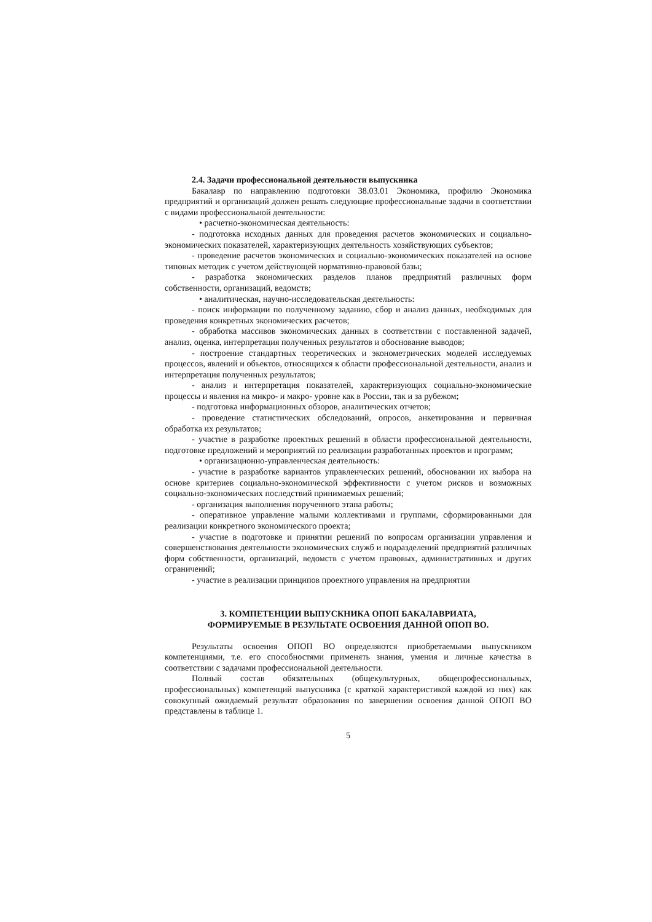2.4. Задачи профессиональной деятельности выпускника
Бакалавр по направлению подготовки 38.03.01 Экономика, профилю Экономика предприятий и организаций должен решать следующие профессиональные задачи в соответствии с видами профессиональной деятельности:
• расчетно-экономическая деятельность:
- подготовка исходных данных для проведения расчетов экономических и социально-экономических показателей, характеризующих деятельность хозяйствующих субъектов;
- проведение расчетов экономических и социально-экономических показателей на основе типовых методик с учетом действующей нормативно-правовой базы;
- разработка экономических разделов планов предприятий различных форм собственности, организаций, ведомств;
• аналитическая, научно-исследовательская деятельность:
- поиск информации по полученному заданию, сбор и анализ данных, необходимых для проведения конкретных экономических расчетов;
- обработка массивов экономических данных в соответствии с поставленной задачей, анализ, оценка, интерпретация полученных результатов и обоснование выводов;
- построение стандартных теоретических и эконометрических моделей исследуемых процессов, явлений и объектов, относящихся к области профессиональной деятельности, анализ и интерпретация полученных результатов;
- анализ и интерпретация показателей, характеризующих социально-экономические процессы и явления на микро- и макро- уровне как в России, так и за рубежом;
- подготовка информационных обзоров, аналитических отчетов;
- проведение статистических обследований, опросов, анкетирования и первичная обработка их результатов;
- участие в разработке проектных решений в области профессиональной деятельности, подготовке предложений и мероприятий по реализации разработанных проектов и программ;
• организационно-управленческая деятельность:
- участие в разработке вариантов управленческих решений, обосновании их выбора на основе критериев социально-экономической эффективности с учетом рисков и возможных социально-экономических последствий принимаемых решений;
- организация выполнения порученного этапа работы;
- оперативное управление малыми коллективами и группами, сформированными для реализации конкретного экономического проекта;
- участие в подготовке и принятии решений по вопросам организации управления и совершенствования деятельности экономических служб и подразделений предприятий различных форм собственности, организаций, ведомств с учетом правовых, административных и других ограничений;
- участие в реализации принципов проектного управления на предприятии
3. КОМПЕТЕНЦИИ ВЫПУСКНИКА ОПОП БАКАЛАВРИАТА,
ФОРМИРУЕМЫЕ В РЕЗУЛЬТАТЕ ОСВОЕНИЯ ДАННОЙ ОПОП ВО.
Результаты освоения ОПОП ВО определяются приобретаемыми выпускником компетенциями, т.е. его способностями применять знания, умения и личные качества в соответствии с задачами профессиональной деятельности.
Полный состав обязательных (общекультурных, общепрофессиональных, профессиональных) компетенций выпускника (с краткой характеристикой каждой из них) как совокупный ожидаемый результат образования по завершении освоения данной ОПОП ВО представлены в таблице 1.
5